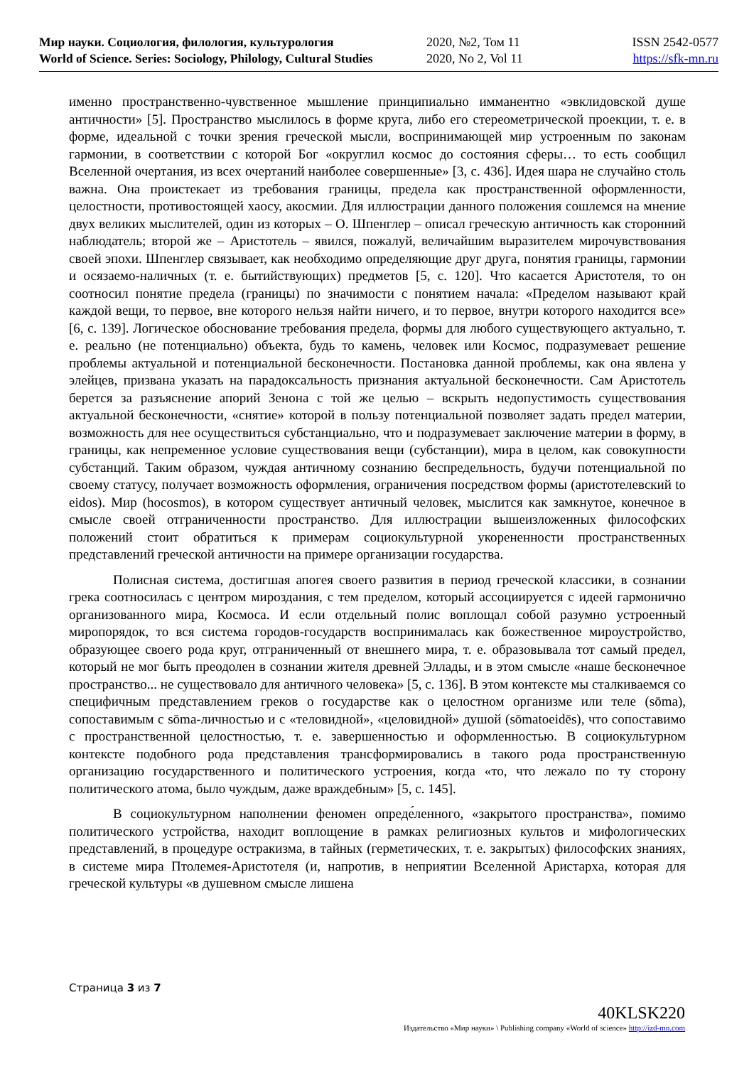Мир науки. Социология, филология, культурология
World of Science. Series: Sociology, Philology, Cultural Studies
2020, №2, Том 11
2020, No 2, Vol 11
ISSN 2542-0577
https://sfk-mn.ru
именно пространственно-чувственное мышление принципиально имманентно «эвклидовской душе античности» [5]. Пространство мыслилось в форме круга, либо его стереометрической проекции, т. е. в форме, идеальной с точки зрения греческой мысли, воспринимающей мир устроенным по законам гармонии, в соответствии с которой Бог «округлил космос до состояния сферы… то есть сообщил Вселенной очертания, из всех очертаний наиболее совершенные» [3, с. 436]. Идея шара не случайно столь важна. Она проистекает из требования границы, предела как пространственной оформленности, целостности, противостоящей хаосу, акосмии. Для иллюстрации данного положения сошлемся на мнение двух великих мыслителей, один из которых – О. Шпенглер – описал греческую античность как сторонний наблюдатель; второй же – Аристотель – явился, пожалуй, величайшим выразителем мирочувствования своей эпохи. Шпенглер связывает, как необходимо определяющие друг друга, понятия границы, гармонии и осязаемо-наличных (т. е. бытийствующих) предметов [5, с. 120]. Что касается Аристотеля, то он соотносил понятие предела (границы) по значимости с понятием начала: «Пределом называют край каждой вещи, то первое, вне которого нельзя найти ничего, и то первое, внутри которого находится все» [6, с. 139]. Логическое обоснование требования предела, формы для любого существующего актуально, т. е. реально (не потенциально) объекта, будь то камень, человек или Космос, подразумевает решение проблемы актуальной и потенциальной бесконечности. Постановка данной проблемы, как она явлена у элейцев, призвана указать на парадоксальность признания актуальной бесконечности. Сам Аристотель берется за разъяснение апорий Зенона с той же целью – вскрыть недопустимость существования актуальной бесконечности, «снятие» которой в пользу потенциальной позволяет задать предел материи, возможность для нее осуществиться субстанциально, что и подразумевает заключение материи в форму, в границы, как непременное условие существования вещи (субстанции), мира в целом, как совокупности субстанций. Таким образом, чуждая античному сознанию беспредельность, будучи потенциальной по своему статусу, получает возможность оформления, ограничения посредством формы (аристотелевский to eidos). Мир (hocosmos), в котором существует античный человек, мыслится как замкнутое, конечное в смысле своей отграниченности пространство. Для иллюстрации вышеизложенных философских положений стоит обратиться к примерам социокультурной укорененности пространственных представлений греческой античности на примере организации государства.
Полисная система, достигшая апогея своего развития в период греческой классики, в сознании грека соотносилась с центром мироздания, с тем пределом, который ассоциируется с идеей гармонично организованного мира, Космоса. И если отдельный полис воплощал собой разумно устроенный миропорядок, то вся система городов-государств воспринималась как божественное мироустройство, образующее своего рода круг, отграниченный от внешнего мира, т. е. образовывала тот самый предел, который не мог быть преодолен в сознании жителя древней Эллады, и в этом смысле «наше бесконечное пространство... не существовало для античного человека» [5, с. 136]. В этом контексте мы сталкиваемся со специфичным представлением греков о государстве как о целостном организме или теле (sōma), сопоставимым с sōma-личностью и с «теловидной», «целовидной» душой (sōmatoeidēs), что сопоставимо с пространственной целостностью, т. е. завершенностью и оформленностью. В социокультурном контексте подобного рода представления трансформировались в такого рода пространственную организацию государственного и политического устроения, когда «то, что лежало по ту сторону политического атома, было чуждым, даже враждебным» [5, с. 145].
В социокультурном наполнении феномен опреде́ленного, «закрытого пространства», помимо политического устройства, находит воплощение в рамках религиозных культов и мифологических представлений, в процедуре остракизма, в тайных (герметических, т. е. закрытых) философских знаниях, в системе мира Птолемея-Аристотеля (и, напротив, в неприятии Вселенной Аристарха, которая для греческой культуры «в душевном смысле лишена
Страница 3 из 7
40KLSK220
Издательство «Мир науки» \ Publishing company «World of science» http://izd-mn.com